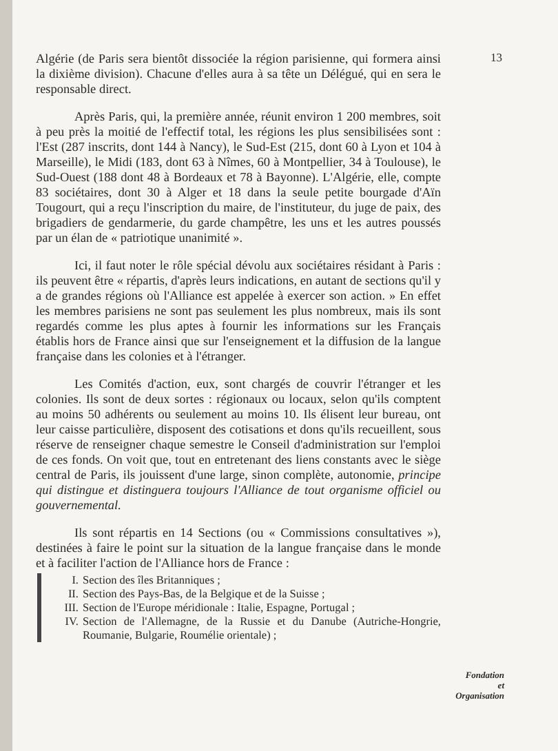13
Algérie (de Paris sera bientôt dissociée la région parisienne, qui formera ainsi la dixième division). Chacune d'elles aura à sa tête un Délégué, qui en sera le responsable direct.
Après Paris, qui, la première année, réunit environ 1 200 membres, soit à peu près la moitié de l'effectif total, les régions les plus sensibilisées sont : l'Est (287 inscrits, dont 144 à Nancy), le Sud-Est (215, dont 60 à Lyon et 104 à Marseille), le Midi (183, dont 63 à Nîmes, 60 à Montpellier, 34 à Toulouse), le Sud-Ouest (188 dont 48 à Bordeaux et 78 à Bayonne). L'Algérie, elle, compte 83 sociétaires, dont 30 à Alger et 18 dans la seule petite bourgade d'Aïn Tougourt, qui a reçu l'inscription du maire, de l'instituteur, du juge de paix, des brigadiers de gendarmerie, du garde champêtre, les uns et les autres poussés par un élan de « patriotique unanimité ».
Ici, il faut noter le rôle spécial dévolu aux sociétaires résidant à Paris : ils peuvent être « répartis, d'après leurs indications, en autant de sections qu'il y a de grandes régions où l'Alliance est appelée à exercer son action. » En effet les membres parisiens ne sont pas seulement les plus nombreux, mais ils sont regardés comme les plus aptes à fournir les informations sur les Français établis hors de France ainsi que sur l'enseignement et la diffusion de la langue française dans les colonies et à l'étranger.
Les Comités d'action, eux, sont chargés de couvrir l'étranger et les colonies. Ils sont de deux sortes : régionaux ou locaux, selon qu'ils comptent au moins 50 adhérents ou seulement au moins 10. Ils élisent leur bureau, ont leur caisse particulière, disposent des cotisations et dons qu'ils recueillent, sous réserve de renseigner chaque semestre le Conseil d'administration sur l'emploi de ces fonds. On voit que, tout en entretenant des liens constants avec le siège central de Paris, ils jouissent d'une large, sinon complète, autonomie, principe qui distingue et distinguera toujours l'Alliance de tout organisme officiel ou gouvernemental.
Ils sont répartis en 14 Sections (ou « Commissions consultatives »), destinées à faire le point sur la situation de la langue française dans le monde et à faciliter l'action de l'Alliance hors de France :
I. Section des îles Britanniques ;
II. Section des Pays-Bas, de la Belgique et de la Suisse ;
III. Section de l'Europe méridionale : Italie, Espagne, Portugal ;
IV. Section de l'Allemagne, de la Russie et du Danube (Autriche-Hongrie, Roumanie, Bulgarie, Roumélie orientale) ;
Fondation
et
Organisation